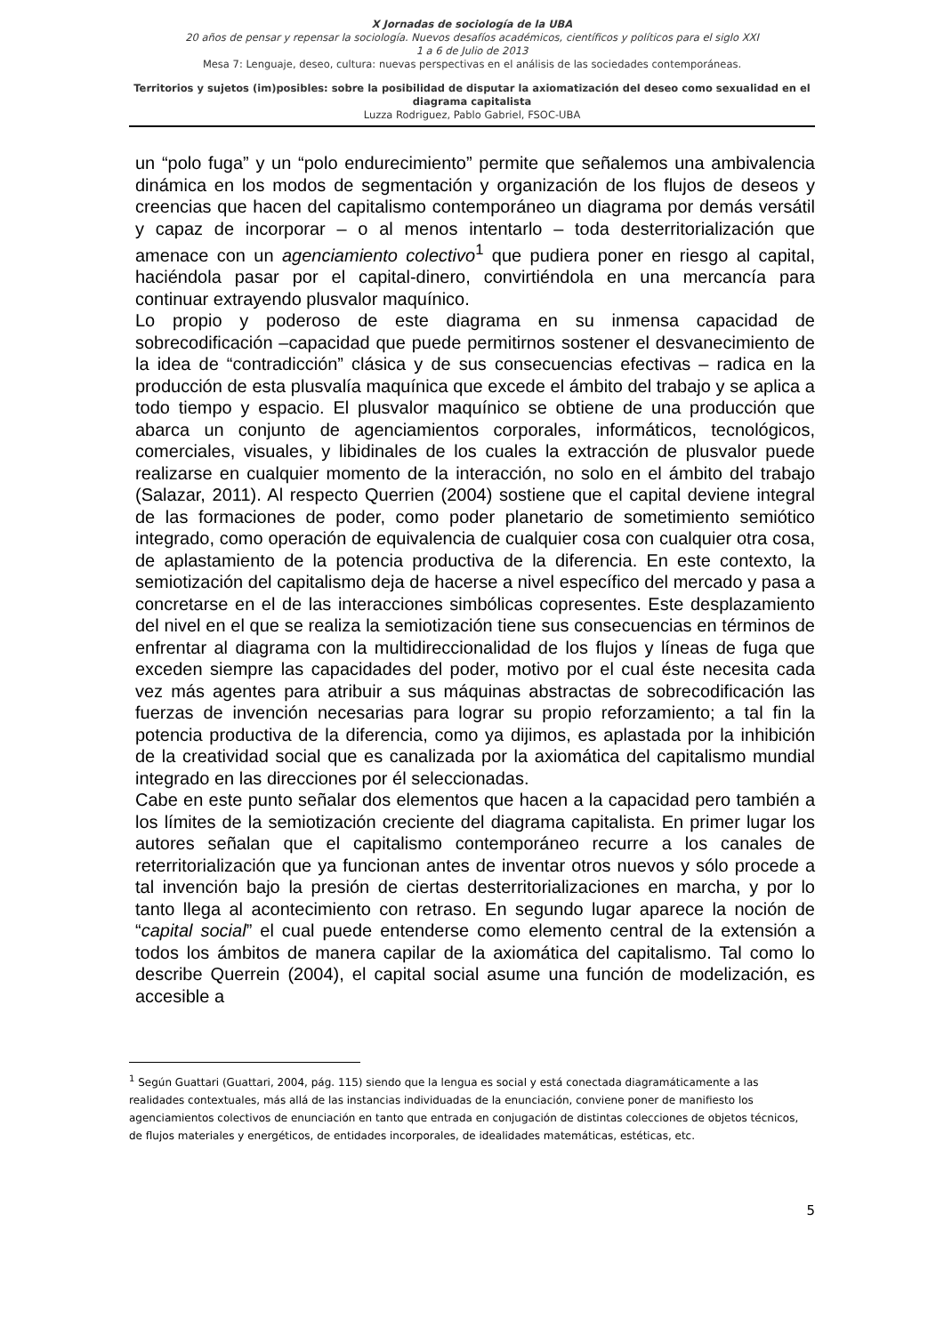X Jornadas de sociología de la UBA
20 años de pensar y repensar la sociología. Nuevos desafíos académicos, científicos y políticos para el siglo XXI
1 a 6 de Julio de 2013
Mesa 7: Lenguaje, deseo, cultura: nuevas perspectivas en el análisis de las sociedades contemporáneas.
Territorios y sujetos (im)posibles: sobre la posibilidad de disputar la axiomatización del deseo como sexualidad en el diagrama capitalista
Luzza Rodriguez, Pablo Gabriel, FSOC-UBA
un “polo fuga” y un “polo endurecimiento” permite que señalemos una ambivalencia dinámica en los modos de segmentación y organización de los flujos de deseos y creencias que hacen del capitalismo contemporáneo un diagrama por demás versátil y capaz de incorporar – o al menos intentarlo – toda desterritorialización que amenace con un agenciamiento colectivo<sup>1</sup> que pudiera poner en riesgo al capital, haciéndola pasar por el capital-dinero, convirtiéndola en una mercancía para continuar extrayendo plusvalor maquínico.
Lo propio y poderoso de este diagrama en su inmensa capacidad de sobrecodificación –capacidad que puede permitirnos sostener el desvanecimiento de la idea de “contradicción” clásica y de sus consecuencias efectivas – radica en la producción de esta plusvalía maquínica que excede el ámbito del trabajo y se aplica a todo tiempo y espacio. El plusvalor maquínico se obtiene de una producción que abarca un conjunto de agenciamientos corporales, informáticos, tecnológicos, comerciales, visuales, y libidinales de los cuales la extracción de plusvalor puede realizarse en cualquier momento de la interacción, no solo en el ámbito del trabajo (Salazar, 2011). Al respecto Querrien (2004) sostiene que el capital deviene integral de las formaciones de poder, como poder planetario de sometimiento semiótico integrado, como operación de equivalencia de cualquier cosa con cualquier otra cosa, de aplastamiento de la potencia productiva de la diferencia. En este contexto, la semiotización del capitalismo deja de hacerse a nivel específico del mercado y pasa a concretarse en el de las interacciones simbólicas copresentes. Este desplazamiento del nivel en el que se realiza la semiotización tiene sus consecuencias en términos de enfrentar al diagrama con la multidireccionalidad de los flujos y líneas de fuga que exceden siempre las capacidades del poder, motivo por el cual éste necesita cada vez más agentes para atribuir a sus máquinas abstractas de sobrecodificación las fuerzas de invención necesarias para lograr su propio reforzamiento; a tal fin la potencia productiva de la diferencia, como ya dijimos, es aplastada por la inhibición de la creatividad social que es canalizada por la axiomática del capitalismo mundial integrado en las direcciones por él seleccionadas.
Cabe en este punto señalar dos elementos que hacen a la capacidad pero también a los límites de la semiotización creciente del diagrama capitalista. En primer lugar los autores señalan que el capitalismo contemporáneo recurre a los canales de reterritorialización que ya funcionan antes de inventar otros nuevos y sólo procede a tal invención bajo la presión de ciertas desterritorializaciones en marcha, y por lo tanto llega al acontecimiento con retraso. En segundo lugar aparece la noción de “capital social” el cual puede entenderse como elemento central de la extensión a todos los ámbitos de manera capilar de la axiomática del capitalismo. Tal como lo describe Querrein (2004), el capital social asume una función de modelización, es accesible a
<sup>1</sup> Según Guattari (Guattari, 2004, pág. 115) siendo que la lengua es social y está conectada diagramáticamente a las realidades contextuales, más allá de las instancias individuadas de la enunciación, conviene poner de manifiesto los agenciamientos colectivos de enunciación en tanto que entrada en conjugación de distintas colecciones de objetos técnicos, de flujos materiales y energéticos, de entidades incorporales, de idealidades matemáticas, estéticas, etc.
5